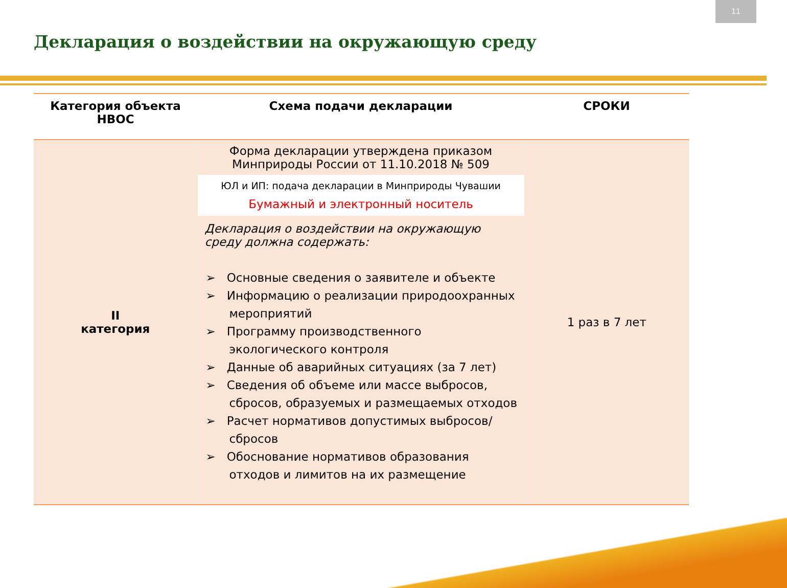11
Декларация о воздействии на окружающую среду
| Категория объекта НВОС | Схема подачи декларации | СРОКИ |
| --- | --- | --- |
| II категория | Форма декларации утверждена приказом Минприроды России от 11.10.2018 № 509 ЮЛ и ИП: подача декларации в Минприроды Чувашии Бумажный и электронный носитель Декларация о воздействии на окружающую среду должна содержать: ➢ Основные сведения о заявителе и объекте ➢ Информацию о реализации природоохранных мероприятий ➢ Программу производственного экологического контроля ➢ Данные об аварийных ситуациях (за 7 лет) ➢ Сведения об объеме или массе выбросов, сбросов, образуемых и размещаемых отходов ➢ Расчет нормативов допустимых выбросов/ сбросов ➢ Обоснование нормативов образования отходов и лимитов на их размещение | 1 раз в 7 лет |